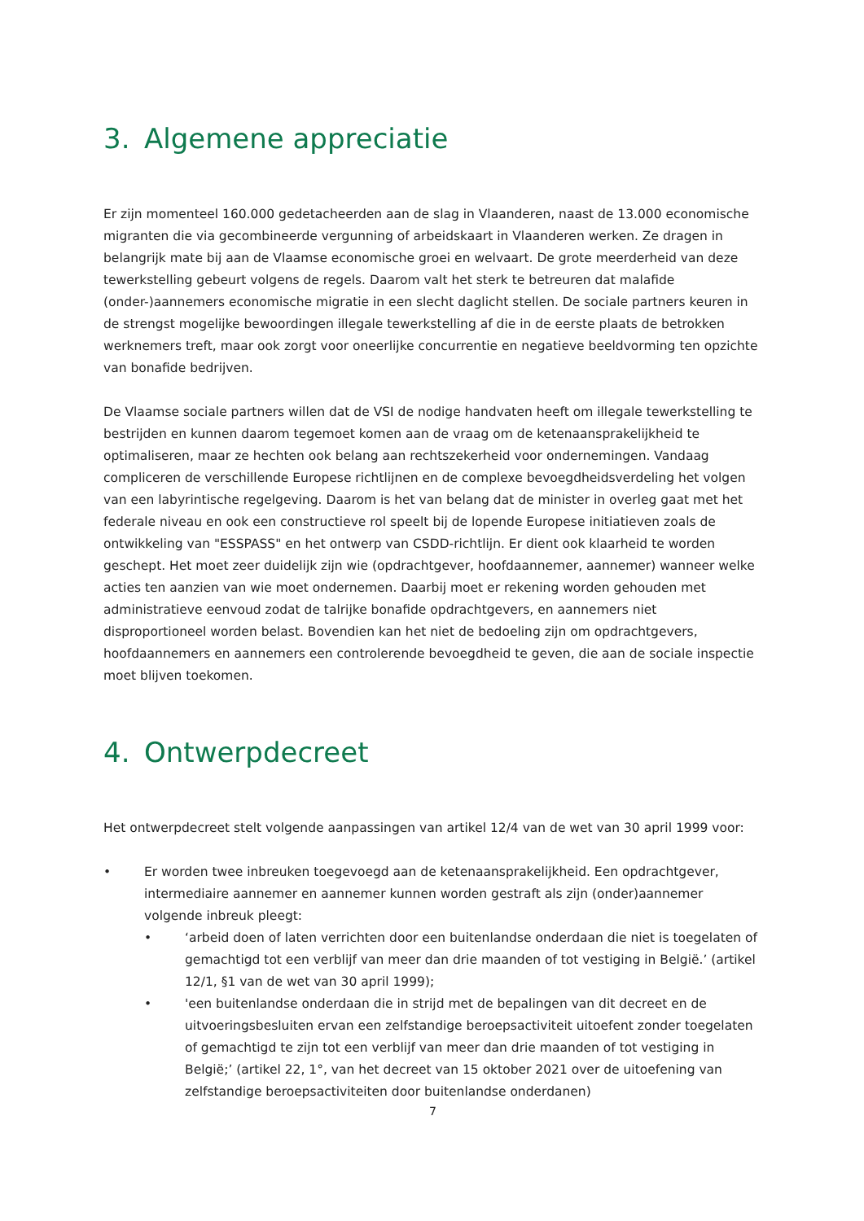3. Algemene appreciatie
Er zijn momenteel 160.000 gedetacheerden aan de slag in Vlaanderen, naast de 13.000 economische migranten die via gecombineerde vergunning of arbeidskaart in Vlaanderen werken. Ze dragen in belangrijk mate bij aan de Vlaamse economische groei en welvaart. De grote meerderheid van deze tewerkstelling gebeurt volgens de regels. Daarom valt het sterk te betreuren dat malafide (onder-)aannemers economische migratie in een slecht daglicht stellen. De sociale partners keuren in de strengst mogelijke bewoordingen illegale tewerkstelling af die in de eerste plaats de betrokken werknemers treft, maar ook zorgt voor oneerlijke concurrentie en negatieve beeldvorming ten opzichte van bonafide bedrijven.
De Vlaamse sociale partners willen dat de VSI de nodige handvaten heeft om illegale tewerkstelling te bestrijden en kunnen daarom tegemoet komen aan de vraag om de ketenaansprakelijkheid te optimaliseren, maar ze hechten ook belang aan rechtszekerheid voor ondernemingen. Vandaag compliceren de verschillende Europese richtlijnen en de complexe bevoegdheidsverdeling het volgen van een labyrintische regelgeving. Daarom is het van belang dat de minister in overleg gaat met het federale niveau en ook een constructieve rol speelt bij de lopende Europese initiatieven zoals de ontwikkeling van "ESSPASS" en het ontwerp van CSDD-richtlijn. Er dient ook klaarheid te worden geschept. Het moet zeer duidelijk zijn wie (opdrachtgever, hoofdaannemer, aannemer) wanneer welke acties ten aanzien van wie moet ondernemen. Daarbij moet er rekening worden gehouden met administratieve eenvoud zodat de talrijke bonafide opdrachtgevers, en aannemers niet disproportioneel worden belast. Bovendien kan het niet de bedoeling zijn om opdrachtgevers, hoofdaannemers en aannemers een controlerende bevoegdheid te geven, die aan de sociale inspectie moet blijven toekomen.
4. Ontwerpdecreet
Het ontwerpdecreet stelt volgende aanpassingen van artikel 12/4 van de wet van 30 april 1999 voor:
• Er worden twee inbreuken toegevoegd aan de ketenaansprakelijkheid. Een opdrachtgever, intermediaire aannemer en aannemer kunnen worden gestraft als zijn (onder)aannemer volgende inbreuk pleegt:
• ‘arbeid doen of laten verrichten door een buitenlandse onderdaan die niet is toegelaten of gemachtigd tot een verblijf van meer dan drie maanden of tot vestiging in België.’ (artikel 12/1, §1 van de wet van 30 april 1999);
• 'een buitenlandse onderdaan die in strijd met de bepalingen van dit decreet en de uitvoeringsbesluiten ervan een zelfstandige beroepsactiviteit uitoefent zonder toegelaten of gemachtigd te zijn tot een verblijf van meer dan drie maanden of tot vestiging in België;’ (artikel 22, 1°, van het decreet van 15 oktober 2021 over de uitoefening van zelfstandige beroepsactiviteiten door buitenlandse onderdanen)
7